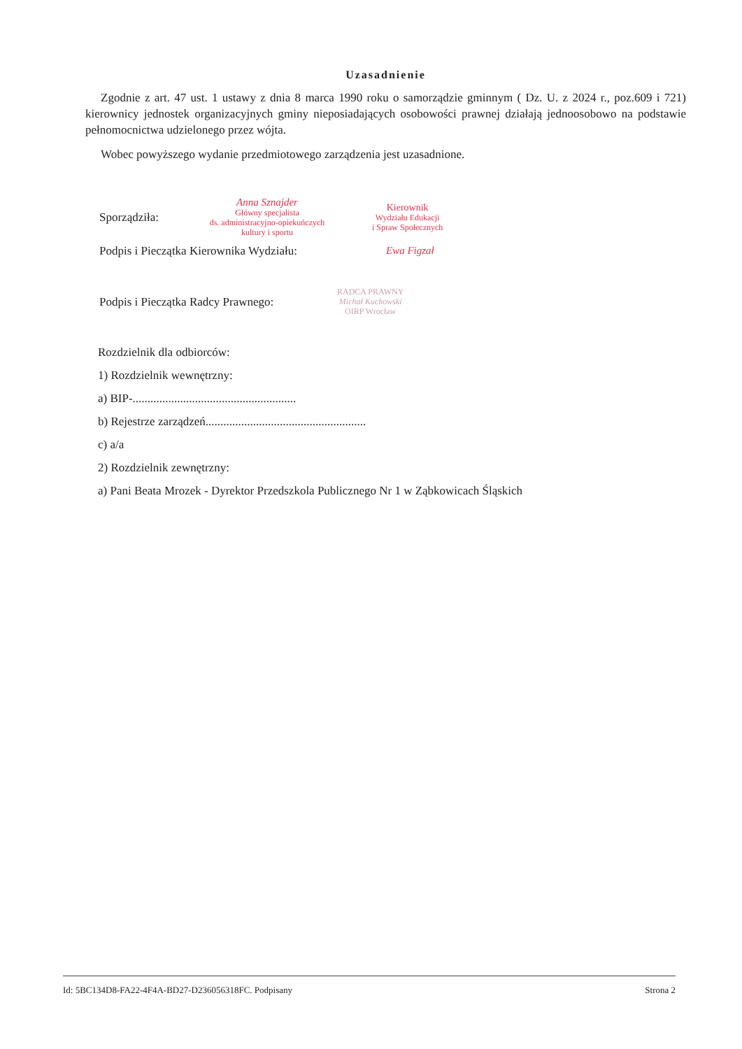Uzasadnienie
Zgodnie z art. 47 ust. 1 ustawy z dnia 8 marca 1990 roku o samorządzie gminnym ( Dz. U. z 2024 r., poz.609 i 721) kierownicy jednostek organizacyjnych gminy nieposiadających osobowości prawnej działają jednoosobowo na podstawie pełnomocnictwa udzielonego przez wójta.
Wobec powyższego wydanie przedmiotowego zarządzenia jest uzasadnione.
Sporządziła:
Anna Sznajder
Główny specjalista
ds. administracyjno-opiekuńczych
kultury i sportu
Kierownik
Wydziału Edukacji
i Spraw Społecznych
Podpis i Pieczątka Kierownika Wydziału: Ewa Figzał
Podpis i Pieczątka Radcy Prawnego: RADCA PRAWNY
Michał Kuchowski
OIRP Wrocław
Rozdzielnik dla odbiorców:
1) Rozdzielnik wewnętrzny:
a) BIP-.......................................................
b) Rejestrze zarządzeń......................................................
c) a/a
2) Rozdzielnik zewnętrzny:
a) Pani Beata Mrozek - Dyrektor Przedszkola Publicznego Nr 1 w Ząbkowicach Śląskich
Id: 5BC134D8-FA22-4F4A-BD27-D236056318FC. Podpisany Strona 2